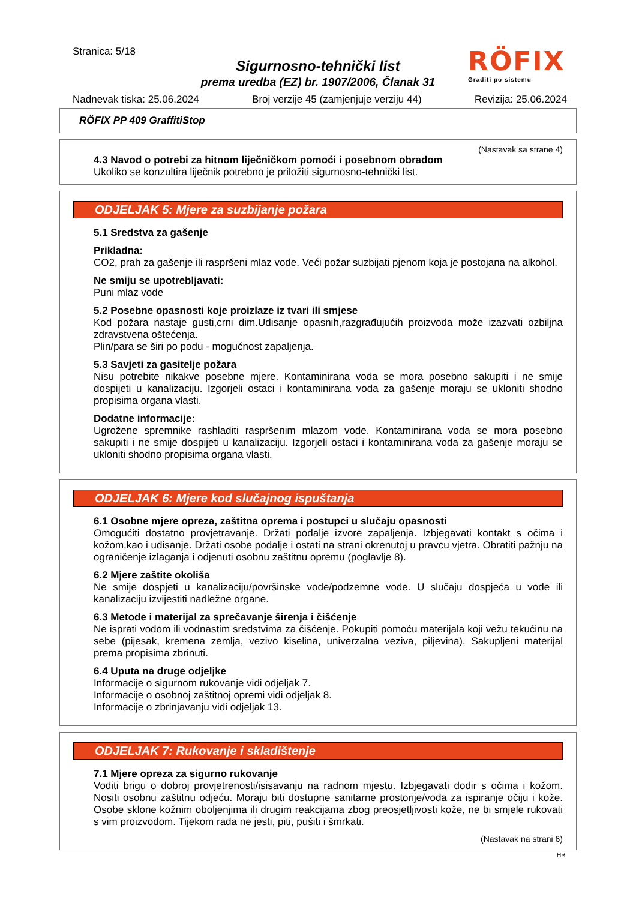Stranica: 5/18
Sigurnosno-tehnički list
prema uredba (EZ) br. 1907/2006, Članak 31
RÖFIX
Graditi po sistemu
Nadnevak tiska: 25.06.2024 Broj verzije 45 (zamjenjuje verziju 44) Revizija: 25.06.2024
RÖFIX PP 409 GraffitiStop
(Nastavak sa strane 4)
4.3 Navod o potrebi za hitnom liječničkom pomoći i posebnom obradom
Ukoliko se konzultira liječnik potrebno je priložiti sigurnosno-tehnički list.
ODJELJAK 5: Mjere za suzbijanje požara
5.1 Sredstva za gašenje
Prikladna:
CO2, prah za gašenje ili raspršeni mlaz vode. Veći požar suzbijati pjenom koja je postojana na alkohol.
Ne smiju se upotrebljavati:
Puni mlaz vode
5.2 Posebne opasnosti koje proizlaze iz tvari ili smjese
Kod požara nastaje gusti,crni dim.Udisanje opasnih,razgrađujućih proizvoda može izazvati ozbiljna zdravstvena oštećenja.
Plin/para se širi po podu - mogućnost zapaljenja.
5.3 Savjeti za gasitelje požara
Nisu potrebite nikakve posebne mjere. Kontaminirana voda se mora posebno sakupiti i ne smije dospijeti u kanalizaciju. Izgorjeli ostaci i kontaminirana voda za gašenje moraju se ukloniti shodno propisima organa vlasti.
Dodatne informacije:
Ugrožene spremnike rashladiti raspršenim mlazom vode. Kontaminirana voda se mora posebno sakupiti i ne smije dospijeti u kanalizaciju. Izgorjeli ostaci i kontaminirana voda za gašenje moraju se ukloniti shodno propisima organa vlasti.
ODJELJAK 6: Mjere kod slučajnog ispuštanja
6.1 Osobne mjere opreza, zaštitna oprema i postupci u slučaju opasnosti
Omogućiti dostatno provjetravanje. Držati podalje izvore zapaljenja. Izbjegavati kontakt s očima i kožom,kao i udisanje. Držati osobe podalje i ostati na strani okrenutoj u pravcu vjetra. Obratiti pažnju na ograničenje izlaganja i odjenuti osobnu zaštitnu opremu (poglavlje 8).
6.2 Mjere zaštite okoliša
Ne smije dospjeti u kanalizaciju/površinske vode/podzemne vode. U slučaju dospjeća u vode ili kanalizaciju izvijestiti nadležne organe.
6.3 Metode i materijal za sprečavanje širenja i čišćenje
Ne isprati vodom ili vodnastim sredstvima za čišćenje. Pokupiti pomoću materijala koji vežu tekućinu na sebe (pijesak, kremena zemlja, vezivo kiselina, univerzalna veziva, piljevina). Sakupljeni materijal prema propisima zbrinuti.
6.4 Uputa na druge odjeljke
Informacije o sigurnom rukovanje vidi odjeljak 7.
Informacije o osobnoj zaštitnoj opremi vidi odjeljak 8.
Informacije o zbrinjavanju vidi odjeljak 13.
ODJELJAK 7: Rukovanje i skladištenje
7.1 Mjere opreza za sigurno rukovanje
Voditi brigu o dobroj provjetrenosti/isisavanju na radnom mjestu. Izbjegavati dodir s očima i kožom. Nositi osobnu zaštitnu odjeću. Moraju biti dostupne sanitarne prostorije/voda za ispiranje očiju i kože. Osobe sklone kožnim oboljenjima ili drugim reakcijama zbog preosjetljivosti kože, ne bi smjele rukovati s vim proizvodom. Tijekom rada ne jesti, piti, pušiti i šmrkati.
(Nastavak na strani 6)
HR